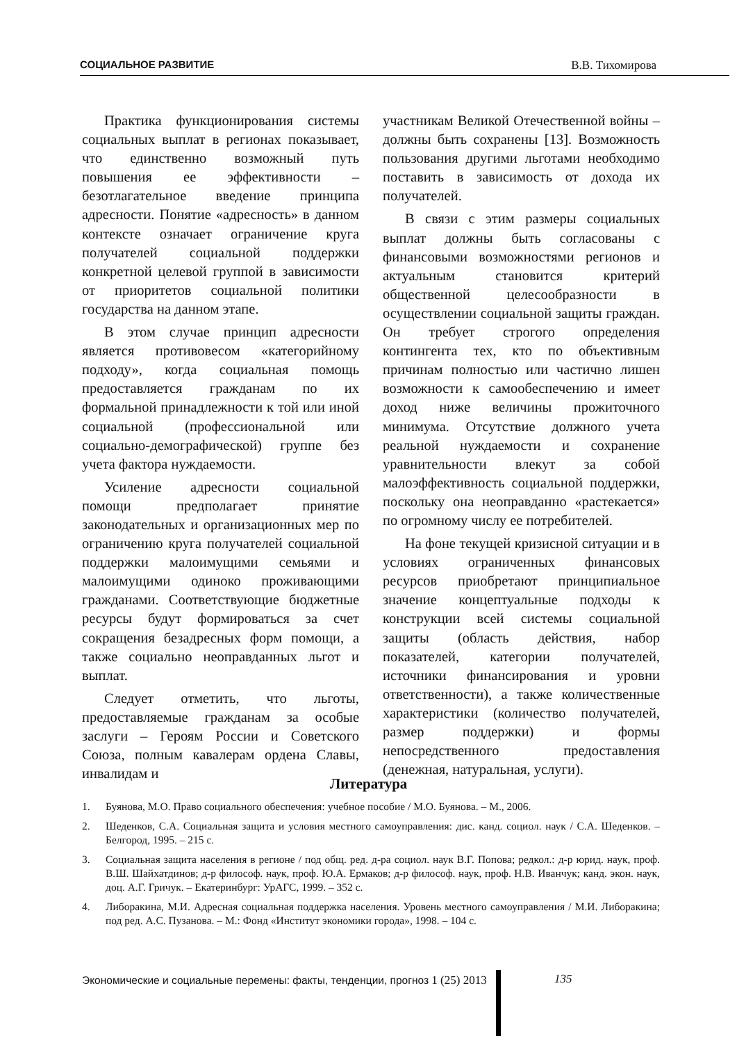СОЦИАЛЬНОЕ РАЗВИТИЕ В.В. Тихомирова
Практика функционирования системы социальных выплат в регионах показывает, что единственно возможный путь повышения ее эффективности – безотлагательное введение принципа адресности. Понятие «адресность» в данном контексте означает ограничение круга получателей социальной поддержки конкретной целевой группой в зависимости от приоритетов социальной политики государства на данном этапе.
В этом случае принцип адресности является противовесом «категорийному подходу», когда социальная помощь предоставляется гражданам по их формальной принадлежности к той или иной социальной (профессиональной или социально-демографической) группе без учета фактора нуждаемости.
Усиление адресности социальной помощи предполагает принятие законодательных и организационных мер по ограничению круга получателей социальной поддержки малоимущими семьями и малоимущими одиноко проживающими гражданами. Соответствующие бюджетные ресурсы будут формироваться за счет сокращения безадресных форм помощи, а также социально неоправданных льгот и выплат.
Следует отметить, что льготы, предоставляемые гражданам за особые заслуги – Героям России и Советского Союза, полным кавалерам ордена Славы, инвалидам и
участникам Великой Отечественной войны – должны быть сохранены [13]. Возможность пользования другими льготами необходимо поставить в зависимость от дохода их получателей.
В связи с этим размеры социальных выплат должны быть согласованы с финансовыми возможностями регионов и актуальным становится критерий общественной целесообразности в осуществлении социальной защиты граждан. Он требует строгого определения контингента тех, кто по объективным причинам полностью или частично лишен возможности к самообеспечению и имеет доход ниже величины прожиточного минимума. Отсутствие должного учета реальной нуждаемости и сохранение уравнительности влекут за собой малоэффективность социальной поддержки, поскольку она неоправданно «растекается» по огромному числу ее потребителей.
На фоне текущей кризисной ситуации и в условиях ограниченных финансовых ресурсов приобретают принципиальное значение концептуальные подходы к конструкции всей системы социальной защиты (область действия, набор показателей, категории получателей, источники финансирования и уровни ответственности), а также количественные характеристики (количество получателей, размер поддержки) и формы непосредственного предоставления (денежная, натуральная, услуги).
Литература
1. Буянова, М.О. Право социального обеспечения: учебное пособие / М.О. Буянова. – М., 2006.
2. Шеденков, С.А. Социальная защита и условия местного самоуправления: дис. канд. социол. наук / С.А. Шеденков. – Белгород, 1995. – 215 с.
3. Социальная защита населения в регионе / под общ. ред. д-ра социол. наук В.Г. Попова; редкол.: д-р юрид. наук, проф. В.Ш. Шайхатдинов; д-р философ. наук, проф. Ю.А. Ермаков; д-р философ. наук, проф. Н.В. Иванчук; канд. экон. наук, доц. А.Г. Гричук. – Екатеринбург: УрАГС, 1999. – 352 с.
4. Либоракина, М.И. Адресная социальная поддержка населения. Уровень местного самоуправления / М.И. Либоракина; под ред. А.С. Пузанова. – М.: Фонд «Институт экономики города», 1998. – 104 с.
Экономические и социальные перемены: факты, тенденции, прогноз 1 (25) 2013
135